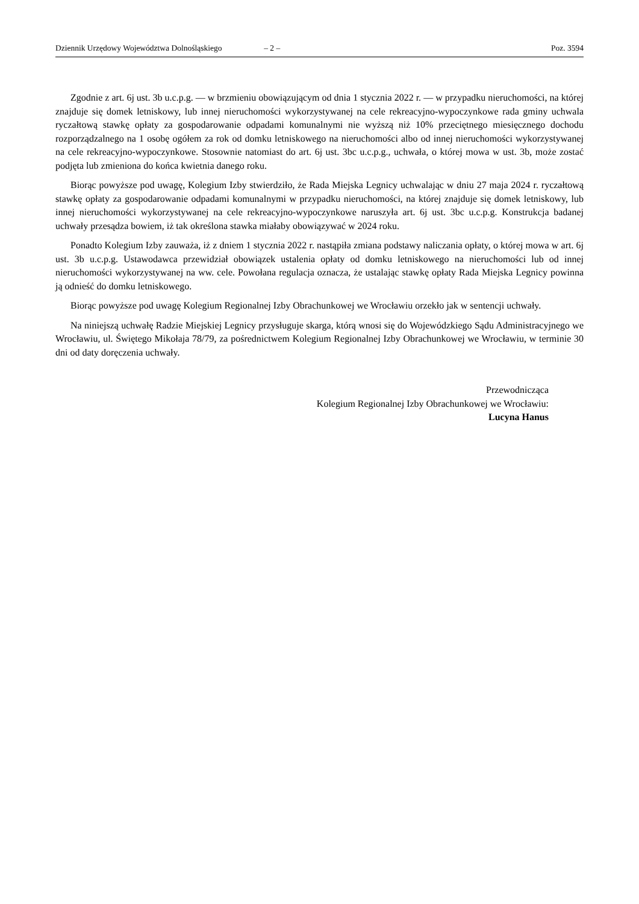Dziennik Urzędowy Województwa Dolnośląskiego – 2 – Poz. 3594
Zgodnie z art. 6j ust. 3b u.c.p.g. — w brzmieniu obowiązującym od dnia 1 stycznia 2022 r. — w przypadku nieruchomości, na której znajduje się domek letniskowy, lub innej nieruchomości wykorzystywanej na cele rekreacyjno-wypoczynkowe rada gminy uchwala ryczałtową stawkę opłaty za gospodarowanie odpadami komunalnymi nie wyższą niż 10% przeciętnego miesięcznego dochodu rozporządzalnego na 1 osobę ogółem za rok od domku letniskowego na nieruchomości albo od innej nieruchomości wykorzystywanej na cele rekreacyjno-wypoczynkowe. Stosownie natomiast do art. 6j ust. 3bc u.c.p.g., uchwała, o której mowa w ust. 3b, może zostać podjęta lub zmieniona do końca kwietnia danego roku.
Biorąc powyższe pod uwagę, Kolegium Izby stwierdziło, że Rada Miejska Legnicy uchwalając w dniu 27 maja 2024 r. ryczałtową stawkę opłaty za gospodarowanie odpadami komunalnymi w przypadku nieruchomości, na której znajduje się domek letniskowy, lub innej nieruchomości wykorzystywanej na cele rekreacyjno-wypoczynkowe naruszyła art. 6j ust. 3bc u.c.p.g. Konstrukcja badanej uchwały przesądza bowiem, iż tak określona stawka miałaby obowiązywać w 2024 roku.
Ponadto Kolegium Izby zauważa, iż z dniem 1 stycznia 2022 r. nastąpiła zmiana podstawy naliczania opłaty, o której mowa w art. 6j ust. 3b u.c.p.g. Ustawodawca przewidział obowiązek ustalenia opłaty od domku letniskowego na nieruchomości lub od innej nieruchomości wykorzystywanej na ww. cele. Powołana regulacja oznacza, że ustalając stawkę opłaty Rada Miejska Legnicy powinna ją odnieść do domku letniskowego.
Biorąc powyższe pod uwagę Kolegium Regionalnej Izby Obrachunkowej we Wrocławiu orzekło jak w sentencji uchwały.
Na niniejszą uchwałę Radzie Miejskiej Legnicy przysługuje skarga, którą wnosi się do Wojewódzkiego Sądu Administracyjnego we Wrocławiu, ul. Świętego Mikołaja 78/79, za pośrednictwem Kolegium Regionalnej Izby Obrachunkowej we Wrocławiu, w terminie 30 dni od daty doręczenia uchwały.
Przewodnicząca
Kolegium Regionalnej Izby Obrachunkowej we Wrocławiu:
Lucyna Hanus